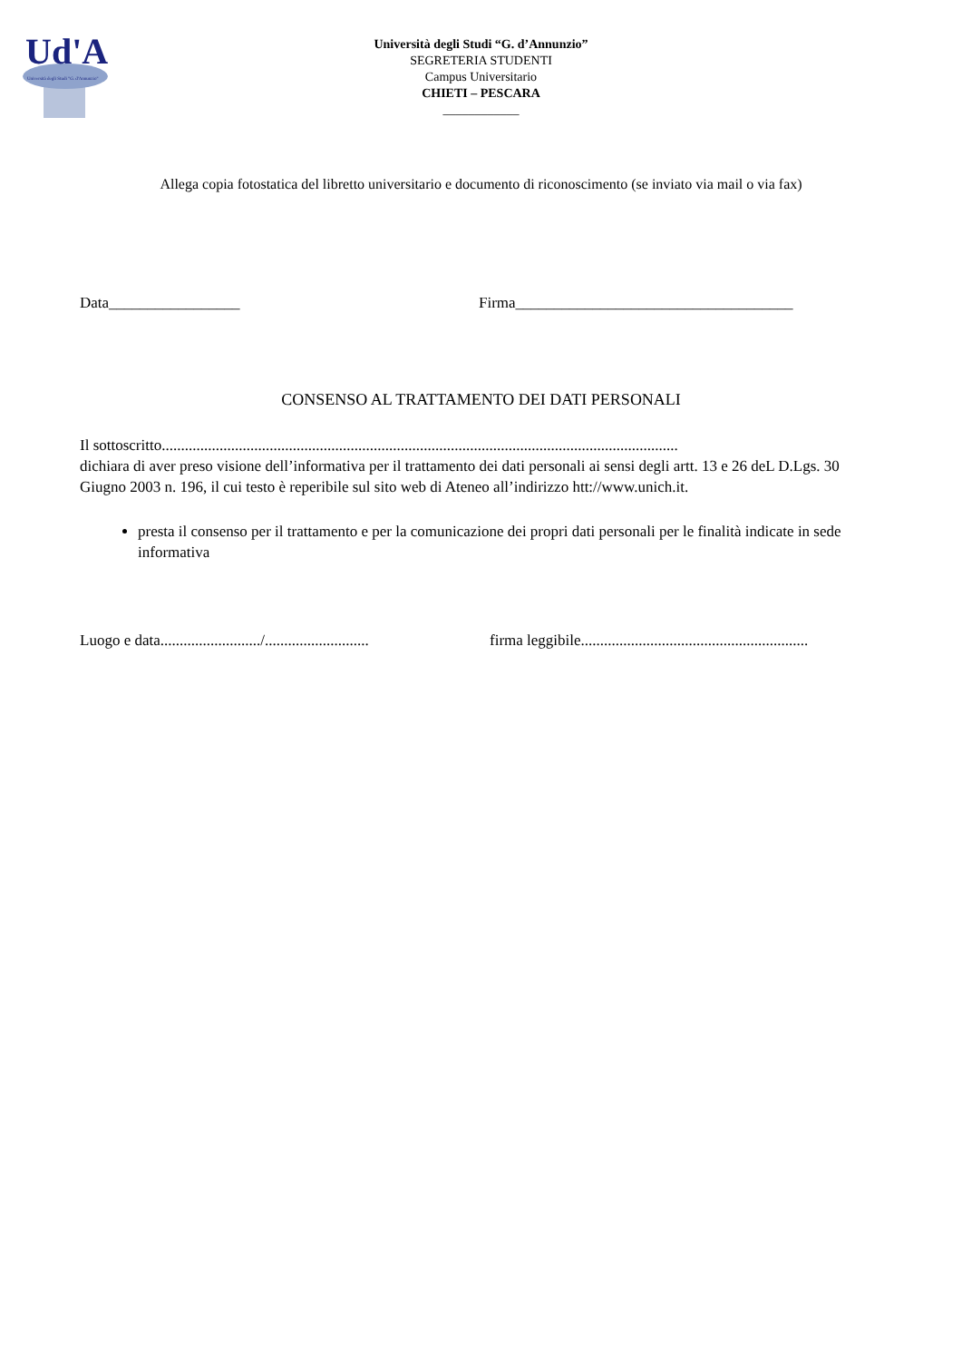Ud'A
Università degli Studi "G. d'Annunzio"
Università degli Studi “G. d’Annunzio”
SEGRETERIA STUDENTI
Campus Universitario
CHIETI – PESCARA
____________
Allega copia fotostatica del libretto universitario e documento di riconoscimento (se inviato via mail o via fax)
Data_________________ Firma____________________________________
CONSENSO AL TRATTAMENTO DEI DATI PERSONALI
Il sottoscritto......................................................................................................................................
dichiara di aver preso visione dell’informativa per il trattamento dei dati personali ai sensi degli artt. 13 e 26 deL D.Lgs. 30 Giugno 2003 n. 196, il cui testo è reperibile sul sito web di Ateneo all’indirizzo htt://www.unich.it.
presta il consenso per il trattamento e per la comunicazione dei propri dati personali per le finalità indicate in sede informativa
Luogo e data........................../........................... firma leggibile...........................................................